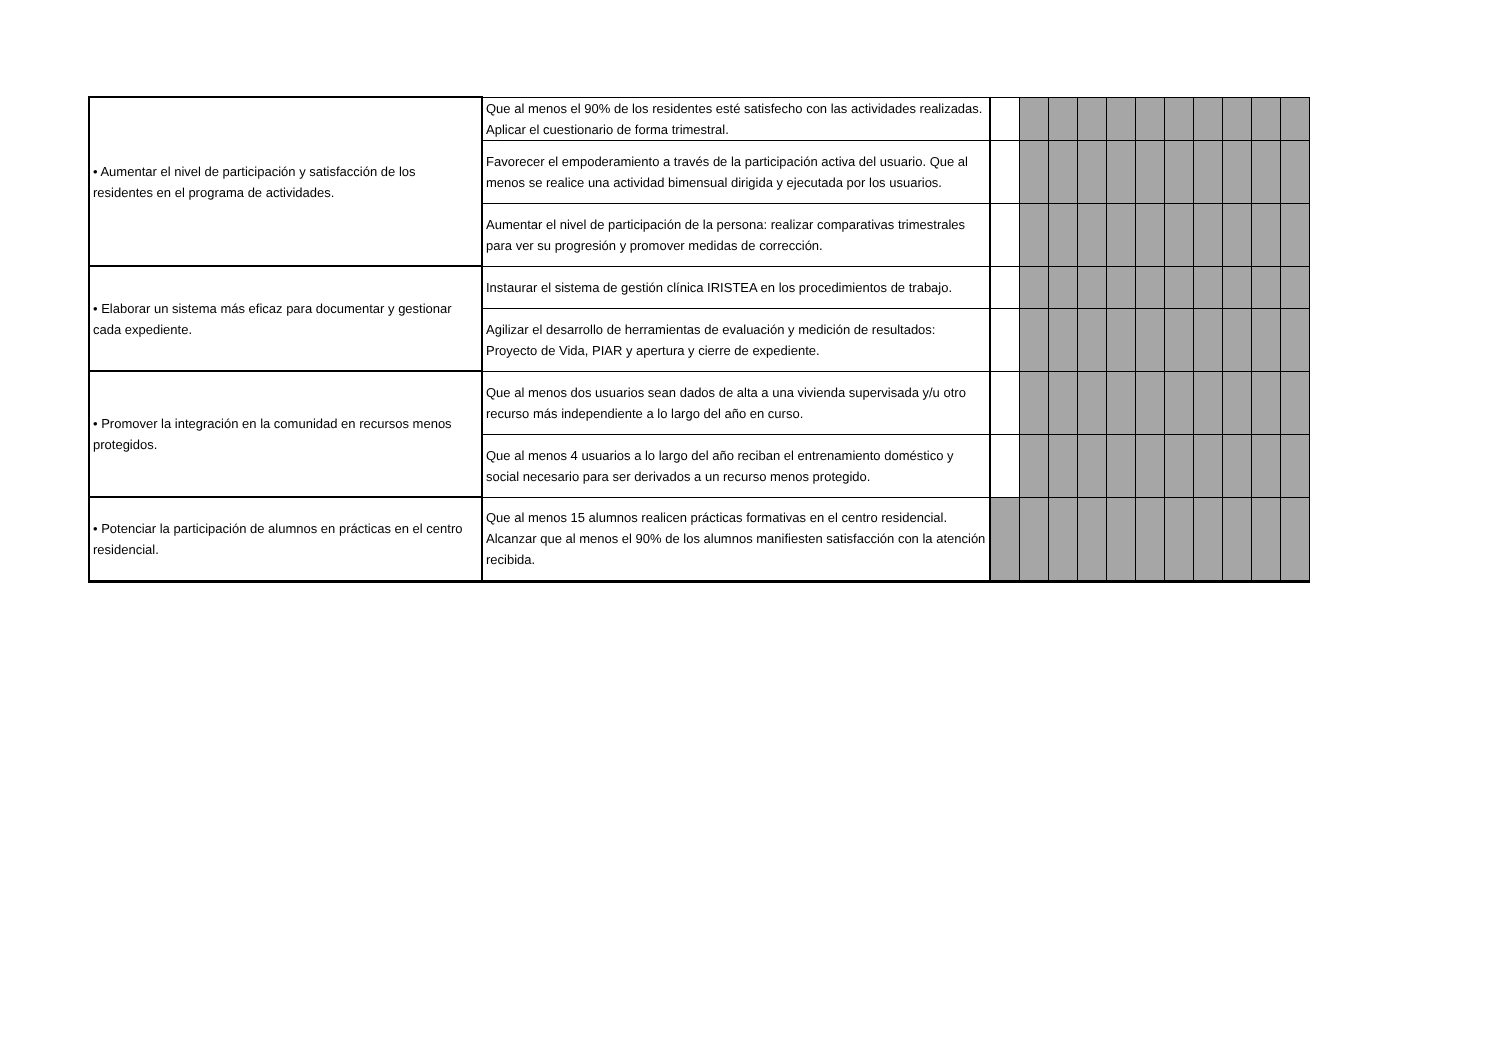| • Aumentar el nivel de participación y satisfacción de los residentes en el programa de actividades. | Que al menos el 90% de los residentes esté satisfecho con las actividades realizadas. Aplicar el cuestionario de forma trimestral. | | | | | | | | | | | |
| | Favorecer el empoderamiento a través de la participación activa del usuario. Que al menos se realice una actividad bimensual dirigida y ejecutada por los usuarios. | | | | | | | | | | | |
| | Aumentar el nivel de participación de la persona: realizar comparativas trimestrales para ver su progresión y promover medidas de corrección. | | | | | | | | | | | |
| • Elaborar un sistema más eficaz para documentar y gestionar cada expediente. | Instaurar el sistema de gestión clínica IRISTEA en los procedimientos de trabajo. | | | | | | | | | | | |
| | Agilizar el desarrollo de herramientas de evaluación y medición de resultados: Proyecto de Vida, PIAR y apertura y cierre de expediente. | | | | | | | | | | | |
| • Promover la integración en la comunidad en recursos menos protegidos. | Que al menos dos usuarios sean dados de alta a una vivienda supervisada y/u otro recurso más independiente a lo largo del año en curso. | | | | | | | | | | | |
| | Que al menos 4 usuarios a lo largo del año reciban el entrenamiento doméstico y social necesario para ser derivados a un recurso menos protegido. | | | | | | | | | | | |
| • Potenciar la participación de alumnos en prácticas en el centro residencial. | Que al menos 15 alumnos realicen prácticas formativas en el centro residencial. Alcanzar que al menos el 90% de los alumnos manifiesten satisfacción con la atención recibida. | | | | | | | | | | | |